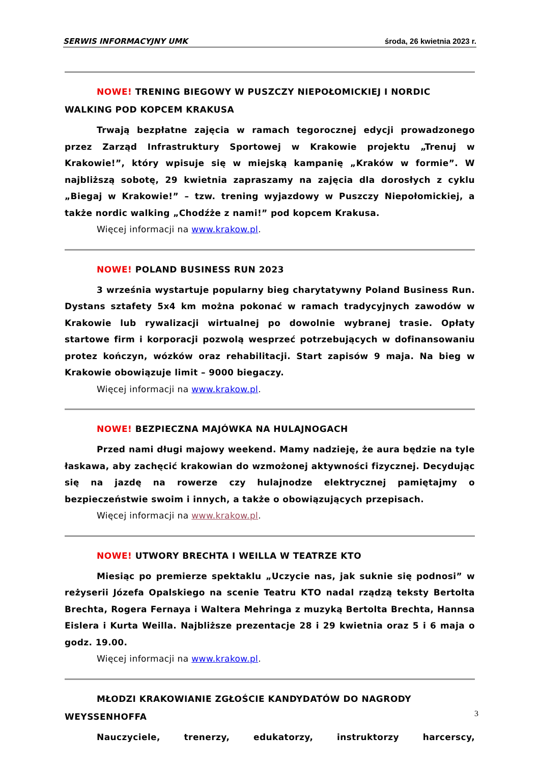SERWIS INFORMACYJNY UMK środa, 26 kwietnia 2023 r.
NOWE! TRENING BIEGOWY W PUSZCZY NIEPOŁOMICKIEJ I NORDIC WALKING POD KOPCEM KRAKUSA
Trwają bezpłatne zajęcia w ramach tegorocznej edycji prowadzonego przez Zarząd Infrastruktury Sportowej w Krakowie projektu „Trenuj w Krakowie!”, który wpisuje się w miejską kampanię „Kraków w formie”. W najbliższą sobotę, 29 kwietnia zapraszamy na zajęcia dla dorosłych z cyklu „Biegaj w Krakowie!” – tzw. trening wyjazdowy w Puszczy Niepołomickiej, a także nordic walking „Chodźże z nami!” pod kopcem Krakusa.
Więcej informacji na www.krakow.pl.
NOWE! POLAND BUSINESS RUN 2023
3 września wystartuje popularny bieg charytatywny Poland Business Run. Dystans sztafety 5x4 km można pokonać w ramach tradycyjnych zawodów w Krakowie lub rywalizacji wirtualnej po dowolnie wybranej trasie. Opłaty startowe firm i korporacji pozwolą wesprzeć potrzebujących w dofinansowaniu protez kończyn, wózków oraz rehabilitacji. Start zapisów 9 maja. Na bieg w Krakowie obowiązuje limit – 9000 biegaczy.
Więcej informacji na www.krakow.pl.
NOWE! BEZPIECZNA MAJÓWKA NA HULAJNOGACH
Przed nami długi majowy weekend. Mamy nadzieję, że aura będzie na tyle łaskawa, aby zachęcić krakowian do wzmożonej aktywności fizycznej. Decydując się na jazdę na rowerze czy hulajnodze elektrycznej pamiętajmy o bezpieczeństwie swoim i innych, a także o obowiązujących przepisach.
Więcej informacji na www.krakow.pl.
NOWE! UTWORY BRECHTA I WEILLA W TEATRZE KTO
Miesiąc po premierze spektaklu „Uczycie nas, jak suknie się podnosi” w reżyserii Józefa Opalskiego na scenie Teatru KTO nadal rządzą teksty Bertolta Brechta, Rogera Fernaya i Waltera Mehringa z muzyką Bertolta Brechta, Hannsa Eislera i Kurta Weilla. Najbliższe prezentacje 28 i 29 kwietnia oraz 5 i 6 maja o godz. 19.00.
Więcej informacji na www.krakow.pl.
MŁODZI KRAKOWIANIE ZGŁOŚCIE KANDYDATÓW DO NAGRODY WEYSSENHOFFA
Nauczyciele, trenerzy, edukatorzy, instruktorzy harcerscy,
3